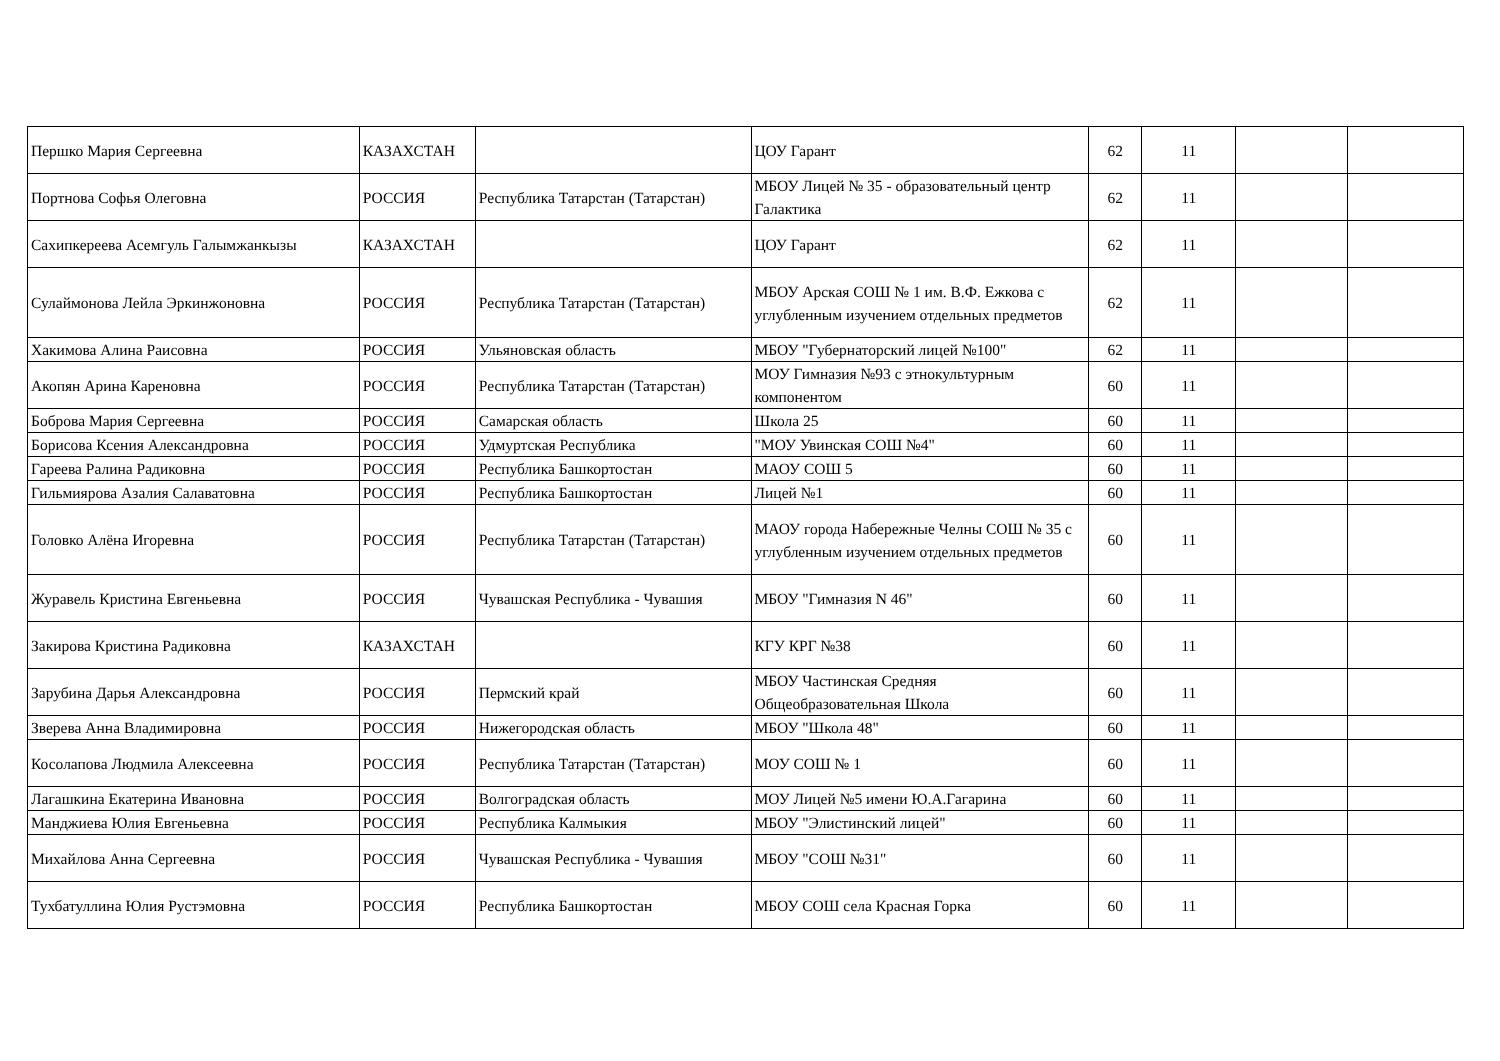| Першко Мария Сергеевна | КАЗАХСТАН | | ЦОУ Гарант | 62 | 11 | | |
| Портнова Софья Олеговна | РОССИЯ | Республика Татарстан (Татарстан) | МБОУ Лицей № 35 - образовательный центр Галактика | 62 | 11 | | |
| Сахипкереева Асемгуль Галымжанкызы | КАЗАХСТАН | | ЦОУ Гарант | 62 | 11 | | |
| Сулаймонова Лейла Эркинжоновна | РОССИЯ | Республика Татарстан (Татарстан) | МБОУ Арская СОШ № 1 им. В.Ф. Ежкова с углубленным изучением отдельных предметов | 62 | 11 | | |
| Хакимова Алина Раисовна | РОССИЯ | Ульяновская область | МБОУ "Губернаторский лицей №100" | 62 | 11 | | |
| Акопян Арина Кареновна | РОССИЯ | Республика Татарстан (Татарстан) | МОУ Гимназия №93 с этнокультурным компонентом | 60 | 11 | | |
| Боброва Мария Сергеевна | РОССИЯ | Самарская область | Школа 25 | 60 | 11 | | |
| Борисова Ксения Александровна | РОССИЯ | Удмуртская Республика | "МОУ Увинская СОШ №4" | 60 | 11 | | |
| Гареева Ралина Радиковна | РОССИЯ | Республика Башкортостан | МАОУ СОШ 5 | 60 | 11 | | |
| Гильмиярова Азалия Салаватовна | РОССИЯ | Республика Башкортостан | Лицей №1 | 60 | 11 | | |
| Головко Алёна Игоревна | РОССИЯ | Республика Татарстан (Татарстан) | МАОУ города Набережные Челны СОШ № 35 с углубленным изучением отдельных предметов | 60 | 11 | | |
| Журавель Кристина Евгеньевна | РОССИЯ | Чувашская Республика - Чувашия | МБОУ "Гимназия N 46" | 60 | 11 | | |
| Закирова Кристина Радиковна | КАЗАХСТАН | | КГУ КРГ №38 | 60 | 11 | | |
| Зарубина Дарья Александровна | РОССИЯ | Пермский край | МБОУ Частинская Средняя Общеобразовательная Школа | 60 | 11 | | |
| Зверева Анна Владимировна | РОССИЯ | Нижегородская область | МБОУ "Школа 48" | 60 | 11 | | |
| Косолапова Людмила Алексеевна | РОССИЯ | Республика Татарстан (Татарстан) | МОУ СОШ № 1 | 60 | 11 | | |
| Лагашкина Екатерина Ивановна | РОССИЯ | Волгоградская область | МОУ Лицей №5 имени Ю.А.Гагарина | 60 | 11 | | |
| Манджиева Юлия Евгеньевна | РОССИЯ | Республика Калмыкия | МБОУ "Элистинский лицей" | 60 | 11 | | |
| Михайлова Анна Сергеевна | РОССИЯ | Чувашская Республика - Чувашия | МБОУ "СОШ №31" | 60 | 11 | | |
| Тухбатуллина Юлия Рустэмовна | РОССИЯ | Республика Башкортостан | МБОУ СОШ села Красная Горка | 60 | 11 | | |